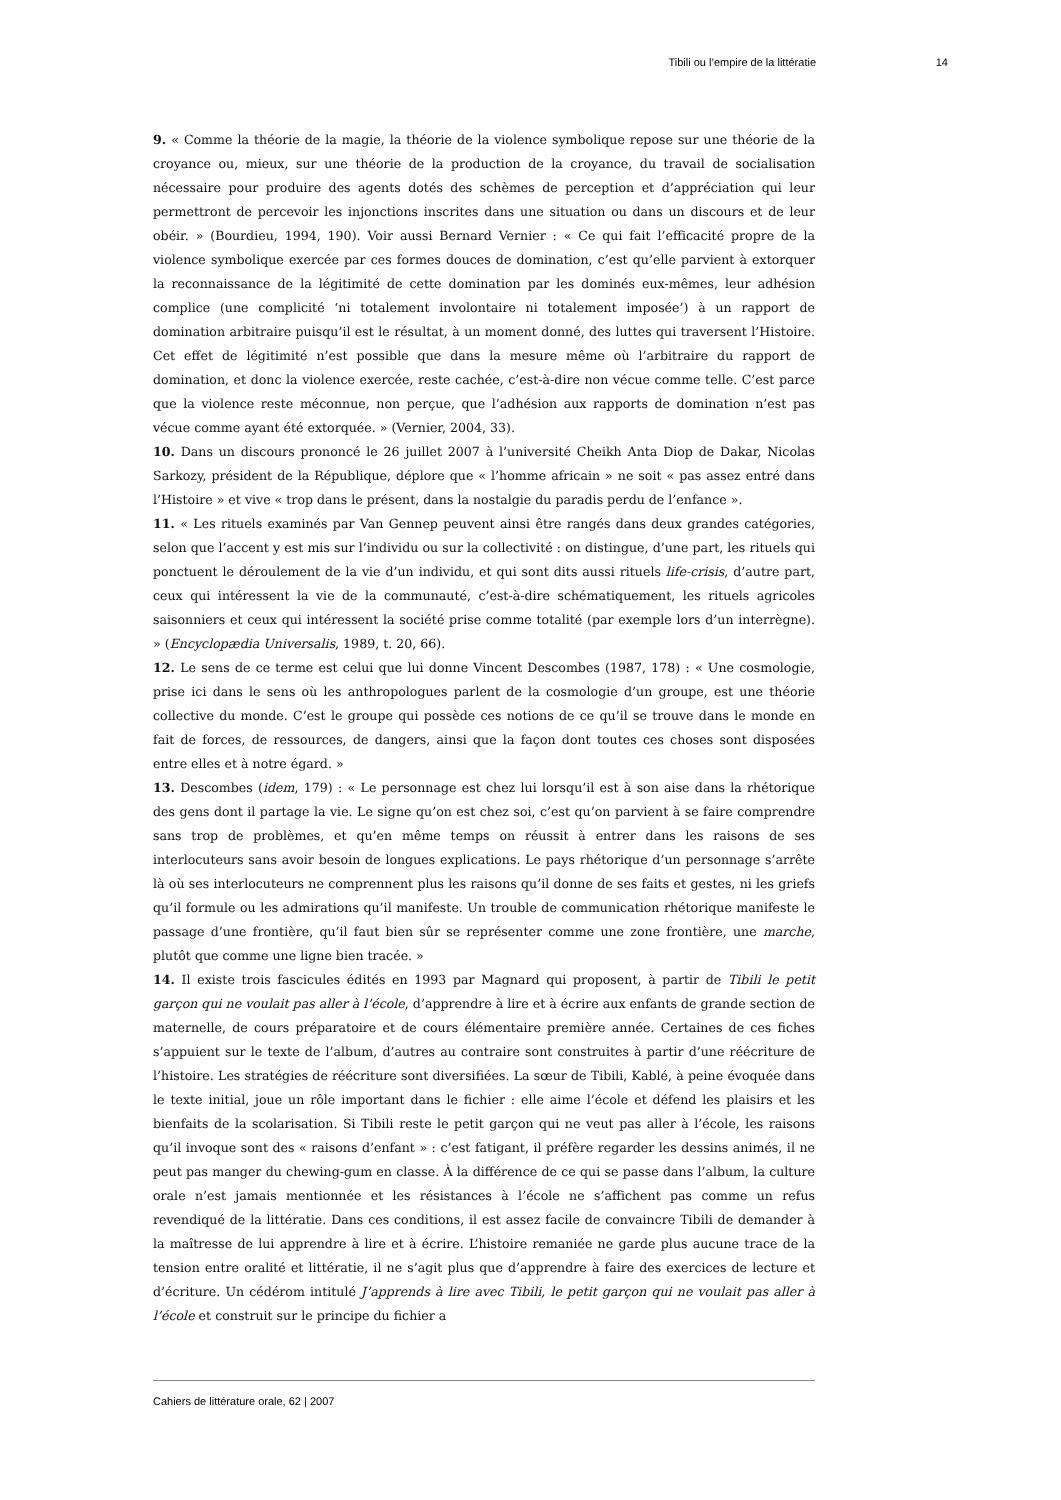Tibili ou l’empire de la littératie 14
9. « Comme la théorie de la magie, la théorie de la violence symbolique repose sur une théorie de la croyance ou, mieux, sur une théorie de la production de la croyance, du travail de socialisation nécessaire pour produire des agents dotés des schèmes de perception et d’appréciation qui leur permettront de percevoir les injonctions inscrites dans une situation ou dans un discours et de leur obéir. » (Bourdieu, 1994, 190). Voir aussi Bernard Vernier : « Ce qui fait l’efficacité propre de la violence symbolique exercée par ces formes douces de domination, c’est qu’elle parvient à extorquer la reconnaissance de la légitimité de cette domination par les dominés eux-mêmes, leur adhésion complice (une complicité ‘ni totalement involontaire ni totalement imposée’) à un rapport de domination arbitraire puisqu’il est le résultat, à un moment donné, des luttes qui traversent l’Histoire. Cet effet de légitimité n’est possible que dans la mesure même où l’arbitraire du rapport de domination, et donc la violence exercée, reste cachée, c’est-à-dire non vécue comme telle. C’est parce que la violence reste méconnue, non perçue, que l’adhésion aux rapports de domination n’est pas vécue comme ayant été extorquée. » (Vernier, 2004, 33).
10. Dans un discours prononcé le 26 juillet 2007 à l’université Cheikh Anta Diop de Dakar, Nicolas Sarkozy, président de la République, déplore que « l’homme africain » ne soit « pas assez entré dans l’Histoire » et vive « trop dans le présent, dans la nostalgie du paradis perdu de l’enfance ».
11. « Les rituels examinés par Van Gennep peuvent ainsi être rangés dans deux grandes catégories, selon que l’accent y est mis sur l’individu ou sur la collectivité : on distingue, d’une part, les rituels qui ponctuent le déroulement de la vie d’un individu, et qui sont dits aussi rituels life-crisis, d’autre part, ceux qui intéressent la vie de la communauté, c’est-à-dire schématiquement, les rituels agricoles saisonniers et ceux qui intéressent la société prise comme totalité (par exemple lors d’un interrègne). » (Encyclopædia Universalis, 1989, t. 20, 66).
12. Le sens de ce terme est celui que lui donne Vincent Descombes (1987, 178) : « Une cosmologie, prise ici dans le sens où les anthropologues parlent de la cosmologie d’un groupe, est une théorie collective du monde. C’est le groupe qui possède ces notions de ce qu’il se trouve dans le monde en fait de forces, de ressources, de dangers, ainsi que la façon dont toutes ces choses sont disposées entre elles et à notre égard. »
13. Descombes (idem, 179) : « Le personnage est chez lui lorsqu’il est à son aise dans la rhétorique des gens dont il partage la vie. Le signe qu’on est chez soi, c’est qu’on parvient à se faire comprendre sans trop de problèmes, et qu’en même temps on réussit à entrer dans les raisons de ses interlocuteurs sans avoir besoin de longues explications. Le pays rhétorique d’un personnage s’arrête là où ses interlocuteurs ne comprennent plus les raisons qu’il donne de ses faits et gestes, ni les griefs qu’il formule ou les admirations qu’il manifeste. Un trouble de communication rhétorique manifeste le passage d’une frontière, qu’il faut bien sûr se représenter comme une zone frontière, une marche, plutôt que comme une ligne bien tracée. »
14. Il existe trois fascicules édités en 1993 par Magnard qui proposent, à partir de Tibili le petit garçon qui ne voulait pas aller à l’école, d’apprendre à lire et à écrire aux enfants de grande section de maternelle, de cours préparatoire et de cours élémentaire première année. Certaines de ces fiches s’appuient sur le texte de l’album, d’autres au contraire sont construites à partir d’une réécriture de l’histoire. Les stratégies de réécriture sont diversifiées. La sœur de Tibili, Kablé, à peine évoquée dans le texte initial, joue un rôle important dans le fichier : elle aime l’école et défend les plaisirs et les bienfaits de la scolarisation. Si Tibili reste le petit garçon qui ne veut pas aller à l’école, les raisons qu’il invoque sont des « raisons d’enfant » : c’est fatigant, il préfère regarder les dessins animés, il ne peut pas manger du chewing-gum en classe. À la différence de ce qui se passe dans l’album, la culture orale n’est jamais mentionnée et les résistances à l’école ne s’affichent pas comme un refus revendiqué de la littératie. Dans ces conditions, il est assez facile de convaincre Tibili de demander à la maîtresse de lui apprendre à lire et à écrire. L’histoire remaniée ne garde plus aucune trace de la tension entre oralité et littératie, il ne s’agit plus que d’apprendre à faire des exercices de lecture et d’écriture. Un cédérom intitulé J’apprends à lire avec Tibili, le petit garçon qui ne voulait pas aller à l’école et construit sur le principe du fichier a
Cahiers de littérature orale, 62 | 2007